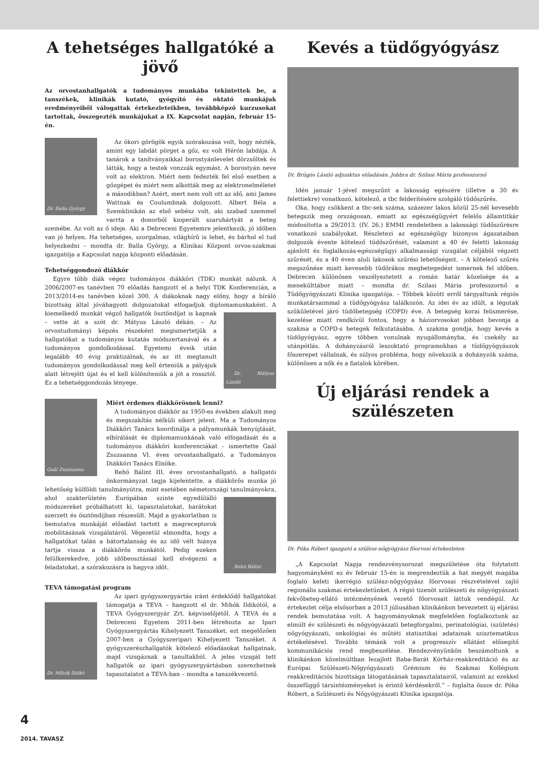A tehetséges hallgatóké a jövő
Az orvostanhallgatók a tudományos munkába tekintettek be, a tanszékek, klinikák kutató, gyógyító és oktató munkájuk eredményeiből válogattak értekezleteikben, továbbképző kurzusokat tartottak, összegezték munkájukat a IX. Kapcsolat napján, február 15-én.
Dr. Balla György
Az ókori görögök egyik szórakozása volt, hogy nézték, amint egy labdát pörget a gőz, ez volt Hérón labdája. A tanárok a tanítványaikkal borostyánlevelet dörzsöltek és látták, hogy a testek vonzzák egymást. A borostyán neve volt az elektron. Miért nem fedezték fel első esetben a gőzgépet és miért nem alkották meg az elektronelméletet a másodikban? Azért, mert nem volt ott az idő, ami James Wattnak és Coulumbnak dolgozott. Albert Béla a Szemklinikán az első sebész volt, aki szabad szemmel varrta a donorból kioperált szaruhártyát a beteg szemébe. Az volt az ő ideje. Aki a Debreceni Egyetemre jelentkezik, jó időben van jó helyen. Ha tehetséges, szorgalmas, világhírű is lehet, és bárhol el tud helyezkedni – mondta dr. Balla György, a Klinikai Központ orvos-szakmai igazgatója a Kapcsolat napja központi előadásán.
Tehetséggondozó diákkör
Egyre több diák végez tudományos diákköri (TDK) munkát nálunk. A 2006/2007-es tanévben 70 előadás hangzott el a helyi TDK Konferencián, a 2013/2014-es tanévben közel 300. A diákoknak nagy előny, hogy a bíráló bizottság által jóváhagyott dolgozatokat elfogadjuk diplomamunkaként.
Dr. Mátyus László
A kiemelkedő munkát végző hallgatók ösztöndíjat is kapnak – vette át a szót dr. Mátyus László dékán. – Az orvostudományi képzés részeként megismertetjük a hallgatókat a tudományos kutatás módszertanával és a tudományos gondolkodással. Egyetemi éveik után legalább 40 évig praktizálnak, és az itt megtanult tudományos gondolkodással meg kell érteniük a pályájuk alatt létrejött újat és el kell különíteniük a jót a rossztól. Ez a tehetséggondozás lényege.
Gaál Zsuzsanna
Miért érdemes diákkörösnek lenni?
A tudományos diákkör az 1950-es években alakult meg és megszakítás nélküli sikert jelent. Ma a Tudományos Diákköri Tanács koordinálja a pályamunkák benyújtását, elbírálását és diplomamunkának való elfogadását és a tudományos diákköri konferenciákat – ismertette Gaál Zsuzsanna VI. éves orvostanhallgató, a Tudományos Diákköri Tanács Elnöke.
Rehó Bálint III. éves orvostanhallgató, a hallgatói önkormányzat tagja kijelentette, a diákkörös munka jó lehetőség külföldi tanulmányútra, mint esetében németországi tanulmányokra,
Rehó Bálint
ahol szakterületén Európában szinte egyedülálló módszereket próbálhatott ki, tapasztalatokat, barátokat szerzett és ösztöndíjban részesült. Majd a gyakorlatban is bemutatva munkáját előadást tartott a magreceptorok mobilitásának vizsgálatáról. Végezetül elmondta, hogy a hallgatókat talán a bátortalanság és az idő vélt hiánya tartja vissza a diákkörös munkától. Pedig ezeken felülkerekedve, jobb időbeosztással kell elvégezni a feladatokat, a szórakozásra is hagyva időt.
TEVA támogatási program
Dr. Mihók Ildikó
Az ipari gyógyszergyártás iránt érdeklődő hallgatókat támogatja a TEVA – hangzott el dr. Mihók Ildikótól, a TEVA Gyógyszergyár Zrt. képviselőjétől. A TEVA és a Debreceni Egyetem 2011-ben létrehozta az Ipari Gyógyszergyártás Kihelyezett Tanszéket, ezt megelőzően 2007-ben a Gyógyszeripari Kihelyezett Tanszéket. A gyógyszerészhallgatók kötelező előadásokat hallgatnak, majd vizsgáznak a tanultakból. A jeles vizsgát tett hallgatók az ipari gyógyszergyártásban szerezhetnek tapasztalatot a TEVA-ban – mondta a tanszékvezető.
Kevés a tüdőgyógyász
Dr. Brúgós László adjunktus előadásán. Jobbra dr. Szilasi Mária professzornő
Idén január 1-jével megszűnt a lakosság egészére (illetve a 30 év felettiekre) vonatkozó, kötelező, a tbc felderítésére szolgáló tüdőszűrés.
Oka, hogy csökkent a tbc-sek száma, százezer lakos közül 25-nél kevesebb betegszik meg országosan, emiatt az egészségügyért felelős államtitkár módosította a 29/2013. (IV. 26.) EMMI rendeletben a lakossági tüdőszűrésre vonatkozó szabályokat. Részletezi az egészségügy bizonyos ágazataiban dolgozók évente kötelező tüdőszűrését, valamint a 40 év feletti lakosság ajánlott és foglalkozás-egészségügyi alkalmassági vizsgálat céljából végzett szűrését, és a 40 éven aluli lakosok szűrési lehetőségeit. – A kötelező szűrés megszűnése miatt kevesebb tüdőrákos megbetegedést ismernek fel időben. Debrecen különösen veszélyeztetett a román határ közelsége és a menekülttábor miatt – mondta dr. Szilasi Mária professzornő a Tüdőgyógyászati Klinika igazgatója. – Többek között erről tárgyaltunk régiós munkatársaimmal a tüdőgyógyász találkozón. Az idei év az idült, a légutak szűkületével járó tüdőbetegség (COPD) éve. A betegség korai felismerése, kezelése miatt rendkívül fontos, hogy a háziorvosokat jobban bevonja a szakma a COPD-s betegek felkutatásába. A szakma gondja, hogy kevés a tüdőgyógyász, egyre többen vonulnak nyugállományba, és csekély az utánpótlás. A dohányzásról leszoktató programokban a tüdőgyógyászok főszerepet vállalnak, és súlyos probléma, hogy növekszik a dohányzók száma, különösen a nők és a fiatalok körében.
Új eljárási rendek a szülészeten
Dr. Póka Róbert igazgató a szülész-nőgyógyász főorvosi értekezleten
„A Kapcsolat Napja rendezvénysorozat megszületése óta folytatott hagyományként ez év február 15-én is megrendeztük a hat megyét magába foglaló keleti ikerrégió szülész-nőgyógyász főorvosai részvételével zajló regionális szakmai értekezletünket. A régió tizenöt szülészeti és nőgyógyászati fekvőbeteg-ellátó intézményének vezető főorvosait láttuk vendégül. Az értekezlet célja elsősorban a 2013 júliusában klinikánkon bevezetett új eljárási rendek bemutatása volt. A hagyományoknak megfelelően foglalkoztunk az elmúlt év szülészeti és nőgyógyászati betegforgalmi, perinatológiai, (születés) nőgyógyászati, onkológiai és műtéti statisztikai adatainak szisztematikus értékelésével. További témánk volt a progresszív ellátást elősegítő kommunikációs rend megbeszélése. Rendezvényünkön beszámoltunk a klinikánkon közelmúltban lezajlott Baba-Barát Kórház-reakkreditáció és az Európai Szülészeti-Nőgyógyászati Grémium és Szakmai Kollégium reakkreditációs bizottsága látogatásának tapasztalatairól, valamint az ezekkel összefüggő társintézményeket is érintő kérdésekről.” – foglalta össze dr. Póka Róbert, a Szülészeti és Nőgyógyászati Klinika igazgatója.
4
2014. TAVASZ